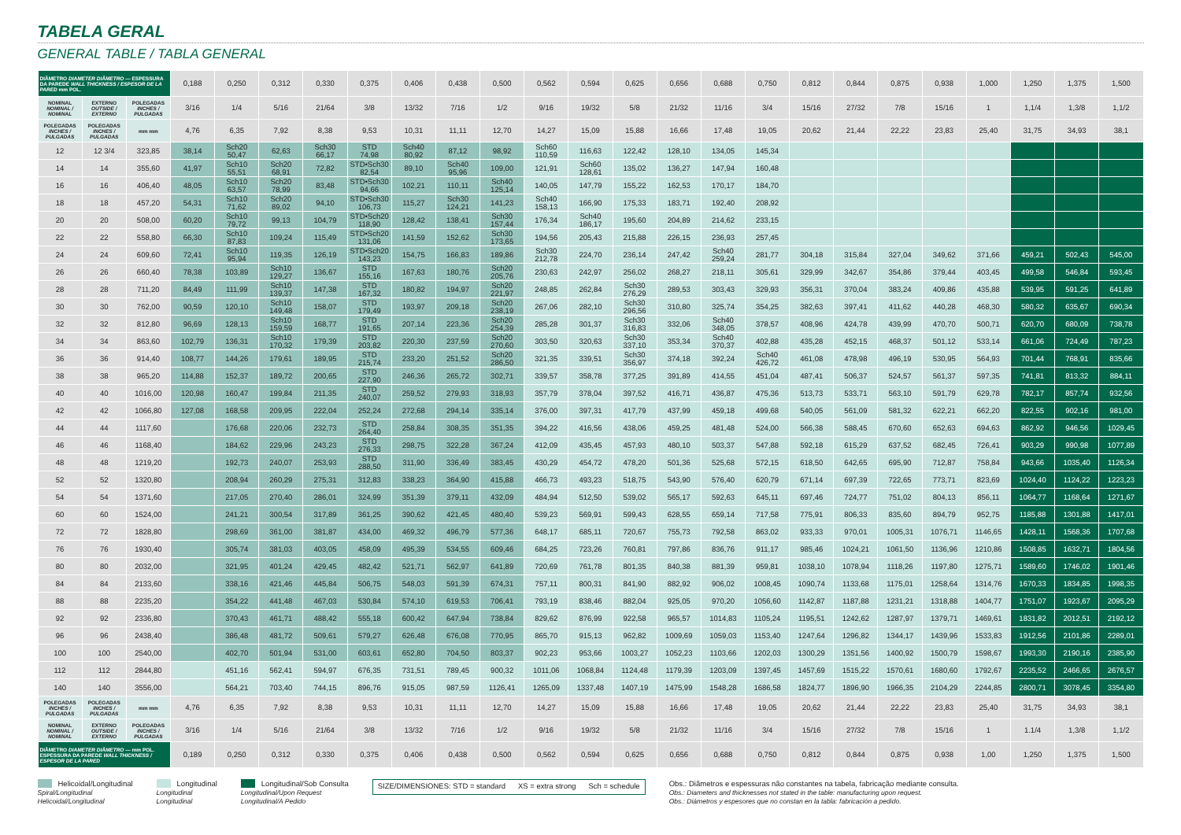TABELA GERAL
GENERAL TABLE / TABLA GENERAL
| DIÂMETRO DIAMETER DIÂMETRO — ESPESSURA DA PAREDE WALL THICKNESS / ESPESOR DE LA PARED mm POL. | | | 0,188 | 0,250 | 0,312 | 0,330 | 0,375 | 0,406 | 0,438 | 0,500 | 0,562 | 0,594 | 0,625 | 0,656 | 0,688 | 0,750 | 0,812 | 0,844 | 0,875 | 0,938 | 1,000 | 1,250 | 1,375 | 1,500 |
| --- | --- | --- | --- | --- | --- | --- | --- | --- | --- | --- | --- | --- | --- | --- | --- | --- | --- | --- | --- | --- | --- | --- | --- | --- |
| NOMINAL NOMINAL / NOMINAL | EXTERNO OUTSIDE / EXTERNO | POLEGADAS INCHES / PULGADAS | 3/16 | 1/4 | 5/16 | 21/64 | 3/8 | 13/32 | 7/16 | 1/2 | 9/16 | 19/32 | 5/8 | 21/32 | 11/16 | 3/4 | 15/16 | 27/32 | 7/8 | 15/16 | 1 | 1,1/4 | 1,3/8 | 1,1/2 |
| POLEGADAS INCHES / PULGADAS | POLEGADAS INCHES / PULGADAS | mm mm | 4,76 | 6,35 | 7,92 | 8,38 | 9,53 | 10,31 | 11,11 | 12,70 | 14,27 | 15,09 | 15,88 | 16,66 | 17,48 | 19,05 | 20,62 | 21,44 | 22,22 | 23,83 | 25,40 | 31,75 | 34,93 | 38,1 |
| 12 | 12 3/4 | 323,85 | 38,14 | Sch20 50,47 | 62,63 | Sch30 66,17 | STD 74,98 | Sch40 80,92 | 87,12 | 98,92 | Sch60 110,59 | 116,63 | 122,42 | 128,10 | 134,05 | 145,34 | | | | | | | | |
| 14 | 14 | 355,60 | 41,97 | Sch10 55,51 | Sch20 68,91 | 72,82 | STD•Sch30 82,54 | 89,10 | Sch40 95,96 | 109,00 | 121,91 | Sch60 128,61 | 135,02 | 136,27 | 147,94 | 160,48 | | | | | | | | |
| 16 | 16 | 406,40 | 48,05 | Sch10 63,57 | Sch20 78,99 | 83,48 | STD•Sch30 94,66 | 102,21 | 110,11 | Sch40 125,14 | 140,05 | 147,79 | 155,22 | 162,53 | 170,17 | 184,70 | | | | | | | | |
| 18 | 18 | 457,20 | 54,31 | Sch10 71,62 | Sch20 89,02 | 94,10 | STD•Sch30 106,73 | 115,27 | Sch30 124,21 | 141,23 | Sch40 158,13 | 166,90 | 175,33 | 183,71 | 192,40 | 208,92 | | | | | | | | |
| 20 | 20 | 508,00 | 60,20 | Sch10 79,72 | 99,13 | 104,79 | STD•Sch20 118,90 | 128,42 | 138,41 | Sch30 157,44 | 176,34 | Sch40 186,17 | 195,60 | 204,89 | 214,62 | 233,15 | | | | | | | | |
| 22 | 22 | 558,80 | 66,30 | Sch10 87,83 | 109,24 | 115,49 | STD•Sch20 131,06 | 141,59 | 152,62 | Sch30 173,65 | 194,56 | 205,43 | 215,88 | 226,15 | 236,93 | 257,45 | | | | | | | | |
| 24 | 24 | 609,60 | 72,41 | Sch10 95,94 | 119,35 | 126,19 | STD•Sch20 143,23 | 154,75 | 166,83 | 189,86 | Sch30 212,78 | 224,70 | 236,14 | 247,42 | Sch40 259,24 | 281,77 | 304,18 | 315,84 | 327,04 | 349,62 | 371,66 | 459,21 | 502,43 | 545,00 |
| 26 | 26 | 660,40 | 78,38 | 103,89 | Sch10 129,27 | 136,67 | STD 155,16 | 167,63 | 180,76 | Sch20 205,76 | 230,63 | 242,97 | 256,02 | 268,27 | 218,11 | 305,61 | 329,99 | 342,67 | 354,86 | 379,44 | 403,45 | 499,58 | 546,84 | 593,45 |
| 28 | 28 | 711,20 | 84,49 | 111,99 | Sch10 139,37 | 147,38 | STD 167,32 | 180,82 | 194,97 | Sch20 221,97 | 248,85 | 262,84 | Sch30 276,29 | 289,53 | 303,43 | 329,93 | 356,31 | 370,04 | 383,24 | 409,86 | 435,88 | 539,95 | 591,25 | 641,89 |
| 30 | 30 | 762,00 | 90,59 | 120,10 | Sch10 149,48 | 158,07 | STD 179,49 | 193,97 | 209,18 | Sch20 238,19 | 267,06 | 282,10 | Sch30 296,56 | 310,80 | 325,74 | 354,25 | 382,63 | 397,41 | 411,62 | 440,28 | 468,30 | 580,32 | 635,67 | 690,34 |
| 32 | 32 | 812,80 | 96,69 | 128,13 | Sch10 159,59 | 168,77 | STD 191,65 | 207,14 | 223,36 | Sch20 254,39 | 285,28 | 301,37 | Sch30 316,83 | 332,06 | Sch40 348,05 | 378,57 | 408,96 | 424,78 | 439,99 | 470,70 | 500,71 | 620,70 | 680,09 | 738,78 |
| 34 | 34 | 863,60 | 102,79 | 136,31 | Sch10 170,32 | 179,39 | STD 203,82 | 220,30 | 237,59 | Sch20 270,60 | 303,50 | 320,63 | Sch30 337,10 | 353,34 | Sch40 370,37 | 402,88 | 435,28 | 452,15 | 468,37 | 501,12 | 533,14 | 661,06 | 724,49 | 787,23 |
| 36 | 36 | 914,40 | 108,77 | 144,26 | 179,61 | 189,95 | STD 215,74 | 233,20 | 251,52 | Sch20 286,50 | 321,35 | 339,51 | Sch30 356,97 | 374,18 | 392,24 | Sch40 426,72 | 461,08 | 478,98 | 496,19 | 530,95 | 564,93 | 701,44 | 768,91 | 835,66 |
| 38 | 38 | 965,20 | 114,88 | 152,37 | 189,72 | 200,65 | STD 227,90 | 246,36 | 265,72 | 302,71 | 339,57 | 358,78 | 377,25 | 391,89 | 414,55 | 451,04 | 487,41 | 506,37 | 524,57 | 561,37 | 597,35 | 741,81 | 813,32 | 884,11 |
| 40 | 40 | 1016,00 | 120,98 | 160,47 | 199,84 | 211,35 | STD 240,07 | 259,52 | 279,93 | 318,93 | 357,79 | 378,04 | 397,52 | 416,71 | 436,87 | 475,36 | 513,73 | 533,71 | 563,10 | 591,79 | 629,78 | 782,17 | 857,74 | 932,56 |
| 42 | 42 | 1066,80 | 127,08 | 168,58 | 209,95 | 222,04 | 252,24 | 272,68 | 294,14 | 335,14 | 376,00 | 397,31 | 417,79 | 437,99 | 459,18 | 499,68 | 540,05 | 561,09 | 581,32 | 622,21 | 662,20 | 822,55 | 902,16 | 981,00 |
| 44 | 44 | 1117,60 | | 176,68 | 220,06 | 232,73 | STD 264,40 | 258,84 | 308,35 | 351,35 | 394,22 | 416,56 | 438,06 | 459,25 | 481,48 | 524,00 | 566,38 | 588,45 | 670,60 | 652,63 | 694,63 | 862,92 | 946,56 | 1029,45 |
| 46 | 46 | 1168,40 | | 184,62 | 229,96 | 243,23 | STD 276,33 | 298,75 | 322,28 | 367,24 | 412,09 | 435,45 | 457,93 | 480,10 | 503,37 | 547,88 | 592,18 | 615,29 | 637,52 | 682,45 | 726,41 | 903,29 | 990,98 | 1077,89 |
| 48 | 48 | 1219,20 | | 192,73 | 240,07 | 253,93 | STD 288,50 | 311,90 | 336,49 | 383,45 | 430,29 | 454,72 | 478,20 | 501,36 | 525,68 | 572,15 | 618,50 | 642,65 | 695,90 | 712,87 | 758,84 | 943,66 | 1035,40 | 1126,34 |
| 52 | 52 | 1320,80 | | 208,94 | 260,29 | 275,31 | 312,83 | 338,23 | 364,90 | 415,88 | 466,73 | 493,23 | 518,75 | 543,90 | 576,40 | 620,79 | 671,14 | 697,39 | 722,65 | 773,71 | 823,69 | 1024,40 | 1124,22 | 1223,23 |
| 54 | 54 | 1371,60 | | 217,05 | 270,40 | 286,01 | 324,99 | 351,39 | 379,11 | 432,09 | 484,94 | 512,50 | 539,02 | 565,17 | 592,63 | 645,11 | 697,46 | 724,77 | 751,02 | 804,13 | 856,11 | 1064,77 | 1168,64 | 1271,67 |
| 60 | 60 | 1524,00 | | 241,21 | 300,54 | 317,89 | 361,25 | 390,62 | 421,45 | 480,40 | 539,23 | 569,91 | 599,43 | 628,55 | 659,14 | 717,58 | 775,91 | 806,33 | 835,60 | 894,79 | 952,75 | 1185,88 | 1301,88 | 1417,01 |
| 72 | 72 | 1828,80 | | 298,69 | 361,00 | 381,87 | 434,00 | 469,32 | 496,79 | 577,36 | 648,17 | 685,11 | 720,67 | 755,73 | 792,58 | 863,02 | 933,33 | 970,01 | 1005,31 | 1076,71 | 1146,65 | 1428,11 | 1568,36 | 1707,68 |
| 76 | 76 | 1930,40 | | 305,74 | 381,03 | 403,05 | 458,09 | 495,39 | 534,55 | 609,46 | 684,25 | 723,26 | 760,81 | 797,86 | 836,76 | 911,17 | 985,46 | 1024,21 | 1061,50 | 1136,96 | 1210,86 | 1508,85 | 1632,71 | 1804,56 |
| 80 | 80 | 2032,00 | | 321,95 | 401,24 | 429,45 | 482,42 | 521,71 | 562,97 | 641,89 | 720,69 | 761,78 | 801,35 | 840,38 | 881,39 | 959,81 | 1038,10 | 1078,94 | 1118,26 | 1197,80 | 1275,71 | 1589,60 | 1746,02 | 1901,46 |
| 84 | 84 | 2133,60 | | 338,16 | 421,46 | 445,84 | 506,75 | 548,03 | 591,39 | 674,31 | 757,11 | 800,31 | 841,90 | 882,92 | 906,02 | 1008,45 | 1090,74 | 1133,68 | 1175,01 | 1258,64 | 1314,76 | 1670,33 | 1834,85 | 1998,35 |
| 88 | 88 | 2235,20 | | 354,22 | 441,48 | 467,03 | 530,84 | 574,10 | 619,53 | 706,41 | 793,19 | 838,46 | 882,04 | 925,05 | 970,20 | 1056,60 | 1142,87 | 1187,88 | 1231,21 | 1318,88 | 1404,77 | 1751,07 | 1923,67 | 2095,29 |
| 92 | 92 | 2336,80 | | 370,43 | 461,71 | 488,42 | 555,18 | 600,42 | 647,94 | 738,84 | 829,62 | 876,99 | 922,58 | 965,57 | 1014,83 | 1105,24 | 1195,51 | 1242,62 | 1287,97 | 1379,71 | 1469,61 | 1831,82 | 2012,51 | 2192,12 |
| 96 | 96 | 2438,40 | | 386,48 | 481,72 | 509,61 | 579,27 | 626,48 | 676,08 | 770,95 | 865,70 | 915,13 | 962,82 | 1009,69 | 1059,03 | 1153,40 | 1247,64 | 1296,82 | 1344,17 | 1439,96 | 1533,83 | 1912,56 | 2101,86 | 2289,01 |
| 100 | 100 | 2540,00 | | 402,70 | 501,94 | 531,00 | 603,61 | 652,80 | 704,50 | 803,37 | 902,23 | 953,66 | 1003,27 | 1052,23 | 1103,66 | 1202,03 | 1300,29 | 1351,56 | 1400,92 | 1500,79 | 1598,67 | 1993,30 | 2190,16 | 2385,90 |
| 112 | 112 | 2844,80 | | 451,16 | 562,41 | 594,97 | 676,35 | 731,51 | 789,45 | 900,32 | 1011,06 | 1068,84 | 1124,48 | 1179,39 | 1203,09 | 1397,45 | 1457,69 | 1515,22 | 1570,61 | 1680,60 | 1792,67 | 2235,52 | 2466,65 | 2676,57 |
| 140 | 140 | 3556,00 | | 564,21 | 703,40 | 744,15 | 896,76 | 915,05 | 987,59 | 1126,41 | 1265,09 | 1337,48 | 1407,19 | 1475,99 | 1548,28 | 1686,58 | 1824,77 | 1896,90 | 1966,35 | 2104,29 | 2244,85 | 2800,71 | 3078,45 | 3354,80 |
| POLEGADAS INCHES / PULGADAS | POLEGADAS INCHES / PULGADAS | mm mm | 4,76 | 6,35 | 7,92 | 8,38 | 9,53 | 10,31 | 11,11 | 12,70 | 14,27 | 15,09 | 15,88 | 16,66 | 17,48 | 19,05 | 20,62 | 21,44 | 22,22 | 23,83 | 25,40 | 31,75 | 34,93 | 38,1 |
| NOMINAL NOMINAL / NOMINAL | EXTERNO OUTSIDE / EXTERNO | POLEGADAS INCHES / PULGADAS | 3/16 | 1/4 | 5/16 | 21/64 | 3/8 | 13/32 | 7/16 | 1/2 | 9/16 | 19/32 | 5/8 | 21/32 | 11/16 | 3/4 | 15/16 | 27/32 | 7/8 | 15/16 | 1 | 1.1/4 | 1,3/8 | 1,1/2 |
| DIÂMETRO DIAMETER DIÂMETRO — mm POL. ESPESSURA DA PAREDE WALL THICKNESS / ESPESOR DE LA PARED | | | 0,189 | 0,250 | 0,312 | 0,330 | 0,375 | 0,406 | 0,438 | 0,500 | 0,562 | 0,594 | 0,625 | 0,656 | 0,688 | 0,750 | 0,812 | 0,844 | 0,875 | 0,938 | 1,00 | 1,250 | 1,375 | 1,500 |
Helicoidal/Longitudinal
Spiral/Longitudinal
Helicoidal/Longitudinal
Longitudinal
Longitudinal
Longitudinal
Longitudinal/Sob Consulta
Longitudinal/Upon Request
Longitudinal/A Pedido
SIZE/DIMENSIONES: STD = standard XS = extra strong Sch = schedule
Obs.: Diâmetros e espessuras não constantes na tabela, fabricação mediante consulta.
Obs.: Diameters and thicknesses not stated in the table: manufacturing upon request.
Obs.: Diámetros y espesores que no constan en la tabla: fabricación a pedido.